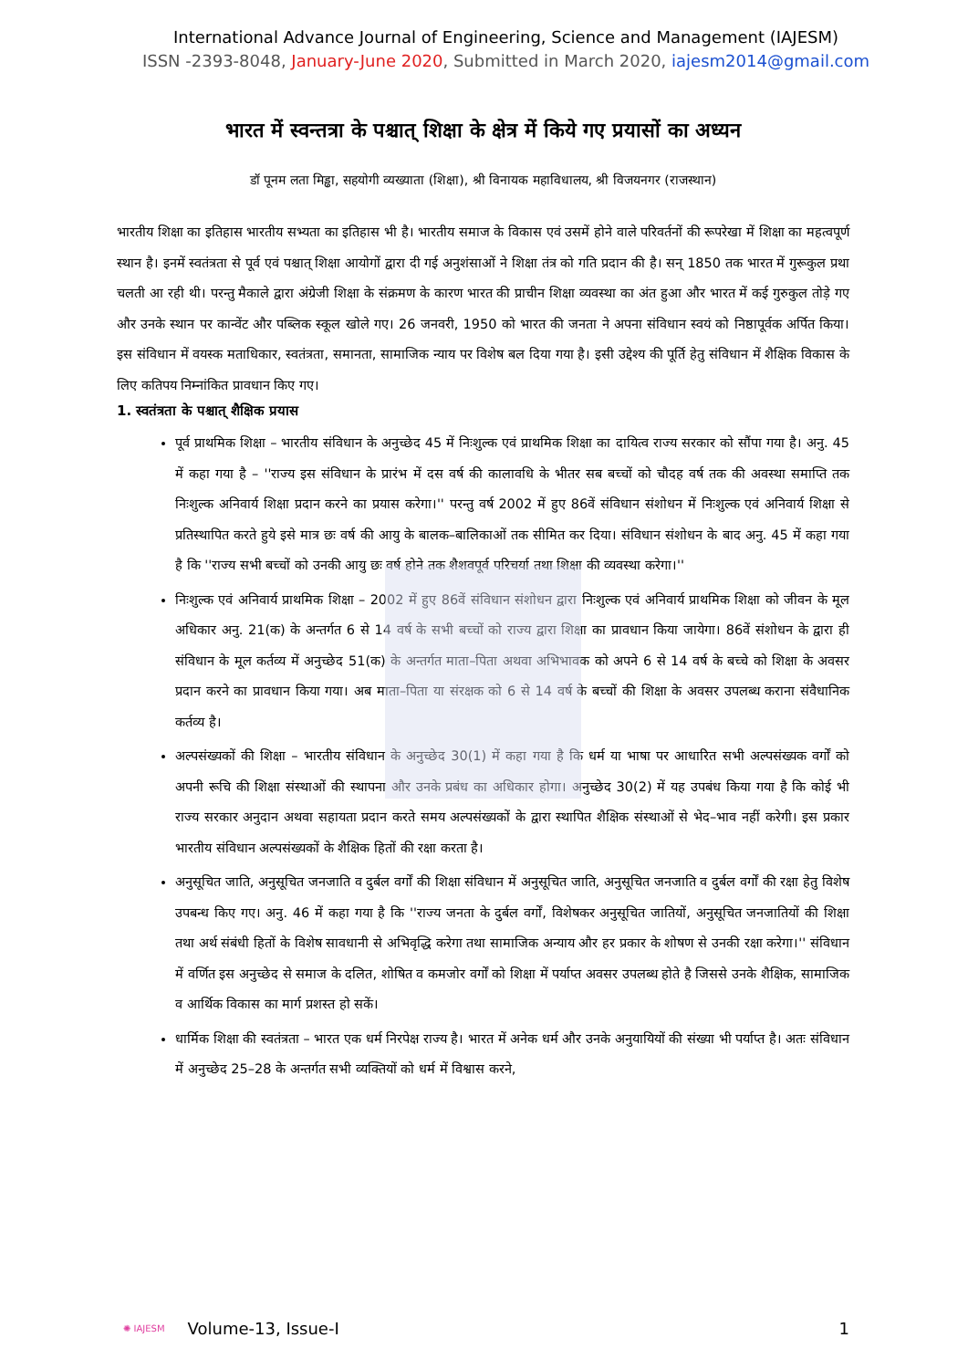International Advance Journal of Engineering, Science and Management (IAJESM)
ISSN -2393-8048, January-June 2020, Submitted in March 2020, iajesm2014@gmail.com
भारत में स्वन्तत्रा के पश्चात् शिक्षा के क्षेत्र में किये गए प्रयासों का अध्यन
डॉ पूनम लता मिड्ढा, सहयोगी व्यख्याता (शिक्षा), श्री विनायक महाविधालय, श्री विजयनगर (राजस्थान)
भारतीय शिक्षा का इतिहास भारतीय सभ्यता का इतिहास भी है। भारतीय समाज के विकास एवं उसमें होने वाले परिवर्तनों की रूपरेखा में शिक्षा का महत्वपूर्ण स्थान है। इनमें स्वतंत्रता से पूर्व एवं पश्चात् शिक्षा आयोगों द्वारा दी गई अनुशंसाओं ने शिक्षा तंत्र को गति प्रदान की है। सन् 1850 तक भारत में गुरूकुल प्रथा चलती आ रही थी। परन्तु मैकाले द्वारा अंग्रेजी शिक्षा के संक्रमण के कारण भारत की प्राचीन शिक्षा व्यवस्था का अंत हुआ और भारत में कई गुरुकुल तोड़े गए और उनके स्थान पर कान्वेंट और पब्लिक स्कूल खोले गए। 26 जनवरी, 1950 को भारत की जनता ने अपना संविधान स्वयं को निष्ठापूर्वक अर्पित किया। इस संविधान में वयस्क मताधिकार, स्वतंत्रता, समानता, सामाजिक न्याय पर विशेष बल दिया गया है। इसी उद्देश्य की पूर्ति हेतु संविधान में शैक्षिक विकास के लिए कतिपय निम्नांकित प्रावधान किए गए।
1. स्वतंत्रता के पश्चात् शैक्षिक प्रयास
पूर्व प्राथमिक शिक्षा – भारतीय संविधान के अनुच्छेद 45 में निःशुल्क एवं प्राथमिक शिक्षा का दायित्व राज्य सरकार को सौंपा गया है। अनु. 45 में कहा गया है – ''राज्य इस संविधान के प्रारंभ में दस वर्ष की कालावधि के भीतर सब बच्चों को चौदह वर्ष तक की अवस्था समाप्ति तक निःशुल्क अनिवार्य शिक्षा प्रदान करने का प्रयास करेगा।'' परन्तु वर्ष 2002 में हुए 86वें संविधान संशोधन में निःशुल्क एवं अनिवार्य शिक्षा से प्रतिस्थापित करते हुये इसे मात्र छः वर्ष की आयु के बालक–बालिकाओं तक सीमित कर दिया। संविधान संशोधन के बाद अनु. 45 में कहा गया है कि ''राज्य सभी बच्चों को उनकी आयु छः वर्ष होने तक शैशवपूर्व परिचर्या तथा शिक्षा की व्यवस्था करेगा।''
निःशुल्क एवं अनिवार्य प्राथमिक शिक्षा – 2002 में हुए 86वें संविधान संशोधन द्वारा निःशुल्क एवं अनिवार्य प्राथमिक शिक्षा को जीवन के मूल अधिकार अनु. 21(क) के अन्तर्गत 6 से 14 वर्ष के सभी बच्चों को राज्य द्वारा शिक्षा का प्रावधान किया जायेगा। 86वें संशोधन के द्वारा ही संविधान के मूल कर्तव्य में अनुच्छेद 51(क) के अन्तर्गत माता–पिता अथवा अभिभावक को अपने 6 से 14 वर्ष के बच्चे को शिक्षा के अवसर प्रदान करने का प्रावधान किया गया। अब माता–पिता या संरक्षक को 6 से 14 वर्ष के बच्चों की शिक्षा के अवसर उपलब्ध कराना संवैधानिक कर्तव्य है।
अल्पसंख्यकों की शिक्षा – भारतीय संविधान के अनुच्छेद 30(1) में कहा गया है कि धर्म या भाषा पर आधारित सभी अल्पसंख्यक वर्गों को अपनी रूचि की शिक्षा संस्थाओं की स्थापना और उनके प्रबंध का अधिकार होगा। अनुच्छेद 30(2) में यह उपबंध किया गया है कि कोई भी राज्य सरकार अनुदान अथवा सहायता प्रदान करते समय अल्पसंख्यकों के द्वारा स्थापित शैक्षिक संस्थाओं से भेद–भाव नहीं करेगी। इस प्रकार भारतीय संविधान अल्पसंख्यकों के शैक्षिक हितों की रक्षा करता है।
अनुसूचित जाति, अनुसूचित जनजाति व दुर्बल वर्गों की शिक्षा संविधान में अनुसूचित जाति, अनुसूचित जनजाति व दुर्बल वर्गों की रक्षा हेतु विशेष उपबन्ध किए गए। अनु. 46 में कहा गया है कि ''राज्य जनता के दुर्बल वर्गों, विशेषकर अनुसूचित जातियों, अनुसूचित जनजातियों की शिक्षा तथा अर्थ संबंधी हितों के विशेष सावधानी से अभिवृद्धि करेगा तथा सामाजिक अन्याय और हर प्रकार के शोषण से उनकी रक्षा करेगा।'' संविधान में वर्णित इस अनुच्छेद से समाज के दलित, शोषित व कमजोर वर्गों को शिक्षा में पर्याप्त अवसर उपलब्ध होते है जिससे उनके शैक्षिक, सामाजिक व आर्थिक विकास का मार्ग प्रशस्त हो सकें।
धार्मिक शिक्षा की स्वतंत्रता – भारत एक धर्म निरपेक्ष राज्य है। भारत में अनेक धर्म और उनके अनुयायियों की संख्या भी पर्याप्त है। अतः संविधान में अनुच्छेद 25–28 के अन्तर्गत सभी व्यक्तियों को धर्म में विश्वास करने,
✺ IAJESM Volume-13, Issue-I 1